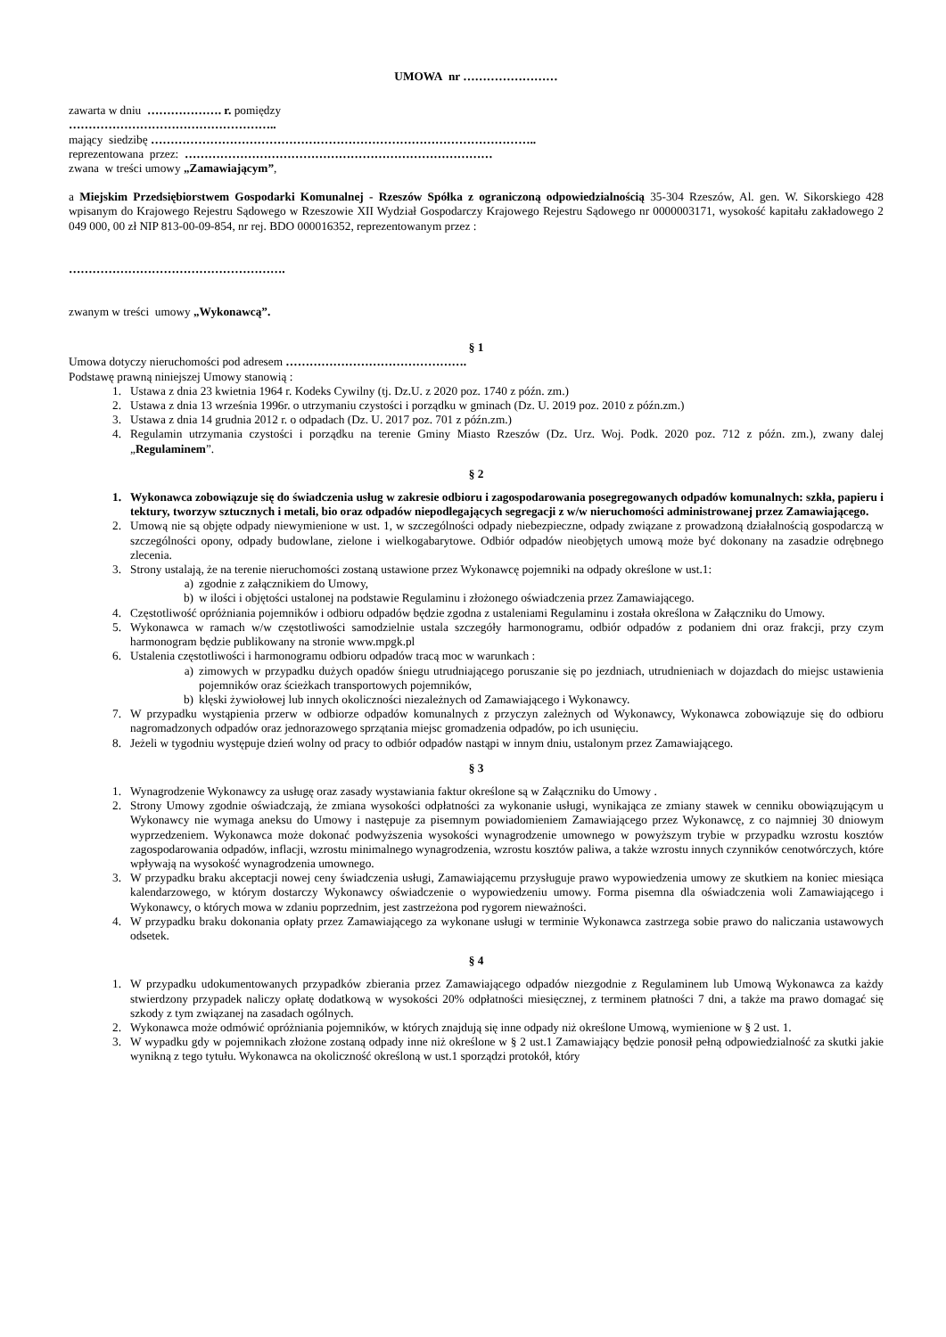UMOWA nr ……………………
zawarta w dniu ………………. r. pomiędzy
……………………………………………..
mający siedzibę ……………………………………………………………………………………..
reprezentowana przez: ……………………………………………………………………
zwana w treści umowy „Zamawiającym”,
a Miejskim Przedsiębiorstwem Gospodarki Komunalnej - Rzeszów Spółka z ograniczoną odpowiedzialnością 35-304 Rzeszów, Al. gen. W. Sikorskiego 428 wpisanym do Krajowego Rejestru Sądowego w Rzeszowie XII Wydział Gospodarczy Krajowego Rejestru Sądowego nr 0000003171, wysokość kapitału zakładowego 2 049 000, 00 zł NIP 813-00-09-854, nr rej. BDO 000016352, reprezentowanym przez :
……………………………………………….
zwanym w treści umowy „Wykonawcą”.
§ 1
Umowa dotyczy nieruchomości pod adresem ……………………………………….
Podstawę prawną niniejszej Umowy stanowią :
1. Ustawa z dnia 23 kwietnia 1964 r. Kodeks Cywilny (tj. Dz.U. z 2020 poz. 1740 z późn. zm.)
2. Ustawa z dnia 13 września 1996r. o utrzymaniu czystości i porządku w gminach (Dz. U. 2019 poz. 2010 z późn.zm.)
3. Ustawa z dnia 14 grudnia 2012 r. o odpadach (Dz. U. 2017 poz. 701 z późn.zm.)
4. Regulamin utrzymania czystości i porządku na terenie Gminy Miasto Rzeszów (Dz. Urz. Woj. Podk. 2020 poz. 712 z późn. zm.), zwany dalej „Regulaminem”.
§ 2
1. Wykonawca zobowiązuje się do świadczenia usług w zakresie odbioru i zagospodarowania posegregowanych odpadów komunalnych: szkła, papieru i tektury, tworzyw sztucznych i metali, bio oraz odpadów niepodlegających segregacji z w/w nieruchomości administrowanej przez Zamawiającego.
2. Umową nie są objęte odpady niewymienione w ust. 1, w szczególności odpady niebezpieczne, odpady związane z prowadzoną działalnością gospodarczą w szczególności opony, odpady budowlane, zielone i wielkogabarytowe. Odbiór odpadów nieobjętych umową może być dokonany na zasadzie odrębnego zlecenia.
3. Strony ustalają, że na terenie nieruchomości zostaną ustawione przez Wykonawcę pojemniki na odpady określone w ust.1:
a) zgodnie z załącznikiem do Umowy,
b) w ilości i objętości ustalonej na podstawie Regulaminu i złożonego oświadczenia przez Zamawiającego.
4. Częstotliwość opróżniania pojemników i odbioru odpadów będzie zgodna z ustaleniami Regulaminu i została określona w Załączniku do Umowy.
5. Wykonawca w ramach w/w częstotliwości samodzielnie ustala szczegóły harmonogramu, odbiór odpadów z podaniem dni oraz frakcji, przy czym harmonogram będzie publikowany na stronie www.mpgk.pl
6. Ustalenia częstotliwości i harmonogramu odbioru odpadów tracą moc w warunkach :
a) zimowych w przypadku dużych opadów śniegu utrudniającego poruszanie się po jezdniach, utrudnieniach w dojazdach do miejsc ustawienia pojemników oraz ścieżkach transportowych pojemników,
b) klęski żywiołowej lub innych okoliczności niezależnych od Zamawiającego i Wykonawcy.
7. W przypadku wystąpienia przerw w odbiorze odpadów komunalnych z przyczyn zależnych od Wykonawcy, Wykonawca zobowiązuje się do odbioru nagromadzonych odpadów oraz jednorazowego sprzątania miejsc gromadzenia odpadów, po ich usunięciu.
8. Jeżeli w tygodniu występuje dzień wolny od pracy to odbiór odpadów nastąpi w innym dniu, ustalonym przez Zamawiającego.
§ 3
1. Wynagrodzenie Wykonawcy za usługę oraz zasady wystawiania faktur określone są w Załączniku do Umowy .
2. Strony Umowy zgodnie oświadczają, że zmiana wysokości odpłatności za wykonanie usługi, wynikająca ze zmiany stawek w cenniku obowiązującym u Wykonawcy nie wymaga aneksu do Umowy i następuje za pisemnym powiadomieniem Zamawiającego przez Wykonawcę, z co najmniej 30 dniowym wyprzedzeniem. Wykonawca może dokonać podwyższenia wysokości wynagrodzenie umownego w powyższym trybie w przypadku wzrostu kosztów zagospodarowania odpadów, inflacji, wzrostu minimalnego wynagrodzenia, wzrostu kosztów paliwa, a także wzrostu innych czynników cenotwórczych, które wpływają na wysokość wynagrodzenia umownego.
3. W przypadku braku akceptacji nowej ceny świadczenia usługi, Zamawiającemu przysługuje prawo wypowiedzenia umowy ze skutkiem na koniec miesiąca kalendarzowego, w którym dostarczy Wykonawcy oświadczenie o wypowiedzeniu umowy. Forma pisemna dla oświadczenia woli Zamawiającego i Wykonawcy, o których mowa w zdaniu poprzednim, jest zastrzeżona pod rygorem nieważności.
4. W przypadku braku dokonania opłaty przez Zamawiającego za wykonane usługi w terminie Wykonawca zastrzega sobie prawo do naliczania ustawowych odsetek.
§ 4
1. W przypadku udokumentowanych przypadków zbierania przez Zamawiającego odpadów niezgodnie z Regulaminem lub Umową Wykonawca za każdy stwierdzony przypadek naliczy opłatę dodatkową w wysokości 20% odpłatności miesięcznej, z terminem płatności 7 dni, a także ma prawo domagać się szkody z tym związanej na zasadach ogólnych.
2. Wykonawca może odmówić opróżniania pojemników, w których znajdują się inne odpady niż określone Umową, wymienione w § 2 ust. 1.
3. W wypadku gdy w pojemnikach złożone zostaną odpady inne niż określone w § 2 ust.1 Zamawiający będzie ponosił pełną odpowiedzialność za skutki jakie wynikną z tego tytułu. Wykonawca na okoliczność określoną w ust.1 sporządzi protokół, który